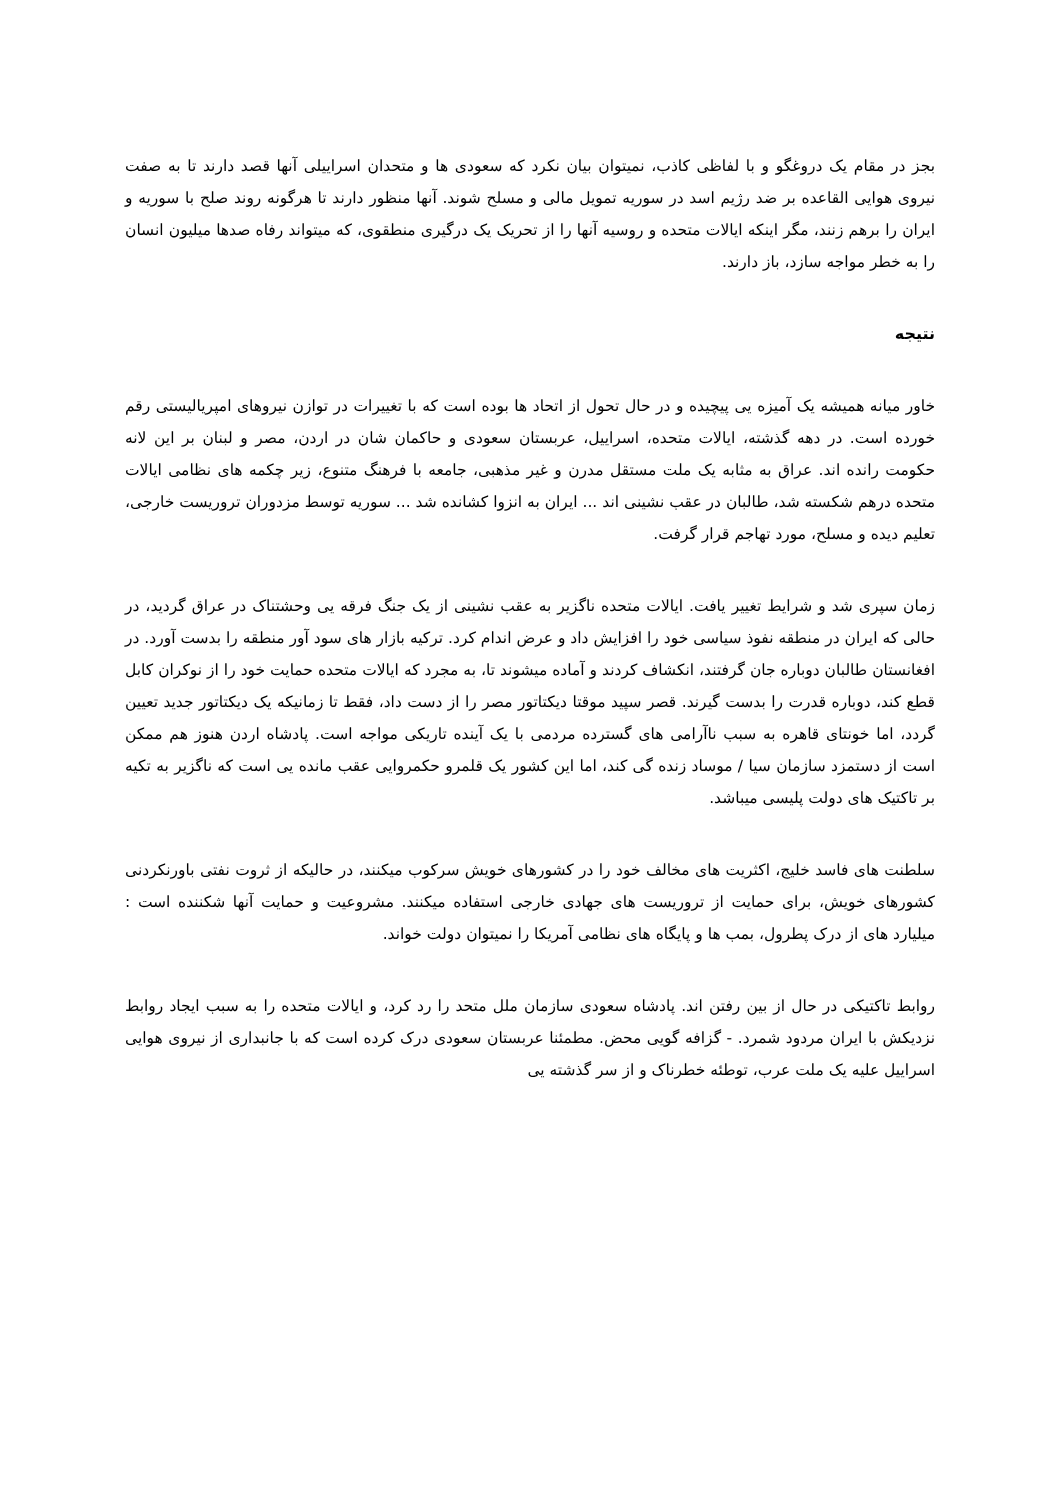بجز در مقام یک دروغگو و با لفاظی کاذب، نمیتوان بیان نکرد که سعودی ها و متحدان اسراییلی آنها قصد دارند تا به صفت نیروی هوایی القاعده بر ضد رژیم اسد در سوریه تمویل مالی و مسلح شوند. آنها منظور دارند تا هرگونه روند صلح با سوریه و ایران را برهم زنند، مگر اینکه ایالات متحده و روسیه آنها را از تحریک یک درگیری منطقوی، که میتواند رفاه صدها میلیون انسان را به خطر مواجه سازد، باز دارند.
نتیجه
خاور میانه همیشه یک آمیزه یی پیچیده و در حال تحول از اتحاد ها بوده است که با تغییرات در توازن نیروهای امپریالیستی رقم خورده است. در دهه گذشته، ایالات متحده، اسراییل، عربستان سعودی و حاکمان شان در اردن، مصر و لبنان بر این لانه حکومت رانده اند. عراق به مثابه یک ملت مستقل مدرن و غیر مذهبی، جامعه با فرهنگ متنوع، زیر چکمه های نظامی ایالات متحده درهم شکسته شد، طالبان در عقب نشینی اند ... ایران به انزوا کشانده شد ... سوریه توسط مزدوران تروریست خارجی، تعلیم دیده و مسلح، مورد تهاجم قرار گرفت.
زمان سپری شد و شرایط تغییر یافت. ایالات متحده ناگزیر به عقب نشینی از یک جنگ فرقه یی وحشتناک در عراق گردید، در حالی که ایران در منطقه نفوذ سیاسی خود را افزایش داد و عرض اندام کرد. ترکیه بازار های سود آور منطقه را بدست آورد. در افغانستان طالبان دوباره جان گرفتند، انکشاف کردند و آماده میشوند تا، به مجرد که ایالات متحده حمایت خود را از نوکران کابل قطع کند، دوباره قدرت را بدست گیرند. قصر سپید موقتا دیکتاتور مصر را از دست داد، فقط تا زمانیکه یک دیکتاتور جدید تعیین گردد، اما خونتای قاهره به سبب ناآرامی های گسترده مردمی با یک آینده تاریکی مواجه است. پادشاه اردن هنوز هم ممکن است از دستمزد سازمان سیا / موساد زنده گی کند، اما این کشور یک قلمرو حکمروایی عقب مانده یی است که ناگزیر به تکیه بر تاکتیک های دولت پلیسی میباشد.
سلطنت های فاسد خلیج، اکثریت های مخالف خود را در کشورهای خویش سرکوب میکنند، در حالیکه از ثروت نفتی باورنکردنی کشورهای خویش، برای حمایت از تروریست های جهادی خارجی استفاده میکنند. مشروعیت و حمایت آنها شکننده است : میلیارد های از درک پطرول، بمب ها و پایگاه های نظامی آمریکا را نمیتوان دولت خواند.
روابط تاکتیکی در حال از بین رفتن اند. پادشاه سعودی سازمان ملل متحد را رد کرد، و ایالات متحده را به سبب ایجاد روابط نزدیکش با ایران مردود شمرد. - گزافه گویی محض. مطمئنا عربستان سعودی درک کرده است که با جانبداری از نیروی هوایی اسراییل علیه یک ملت عرب، توطئه خطرناک و از سر گذشته یی